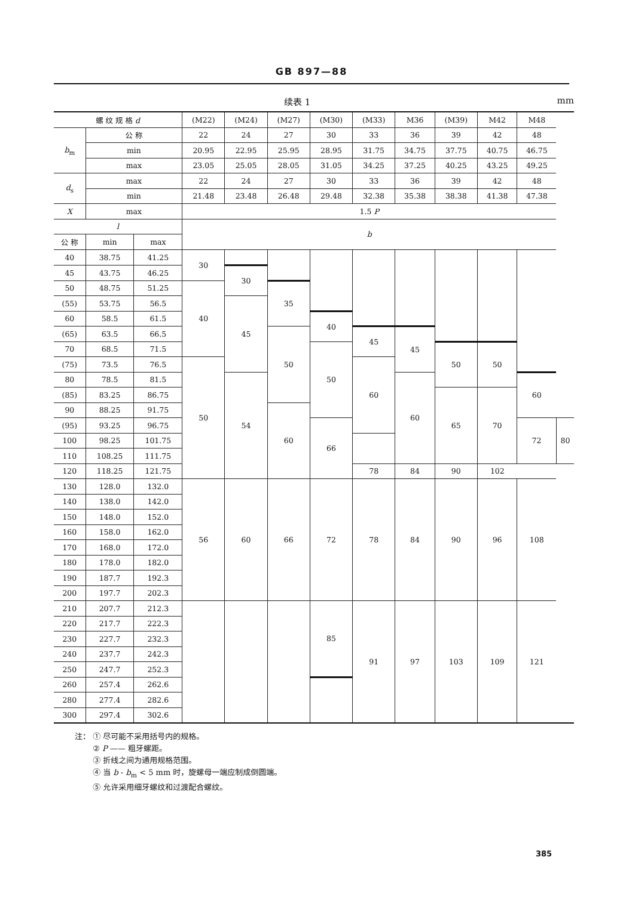GB 897—88
续表 1 mm
| 螺 纹 规 格 d | | | (M22) | (M24) | (M27) | (M30) | (M33) | M36 | (M39) | M42 | M48 | |
| --- | --- | --- | --- | --- | --- | --- | --- | --- | --- | --- | --- | --- |
| b<sub>m</sub> | 公 称 | | 22 | 24 | 27 | 30 | 33 | 36 | 39 | 42 | 48 | |
| | min | | 20.95 | 22.95 | 25.95 | 28.95 | 31.75 | 34.75 | 37.75 | 40.75 | 46.75 | |
| | max | | 23.05 | 25.05 | 28.05 | 31.05 | 34.25 | 37.25 | 40.25 | 43.25 | 49.25 | |
| d<sub>s</sub> | max | | 22 | 24 | 27 | 30 | 33 | 36 | 39 | 42 | 48 | |
| | min | | 21.48 | 23.48 | 26.48 | 29.48 | 32.38 | 35.38 | 38.38 | 41.38 | 47.38 | |
| X | max | | 1.5 P | | | | | | | | | |
| l | | | b | | | | | | | | | |
| 公 称 | min | max | | | | | | | | | | |
| 40 | 38.75 | 41.25 | 30 | | | | | | | | | |
| 45 | 43.75 | 46.25 | | 30 | | | | | | | | |
| 50 | 48.75 | 51.25 | 40 | | 35 | | | | | | | |
| (55) | 53.75 | 56.5 | | 45 | | | | | | | | |
| 60 | 58.5 | 61.5 | | | | 40 | | | | | | |
| (65) | 63.5 | 66.5 | | | 50 | | 45 | 45 | | | | |
| 70 | 68.5 | 71.5 | | | | 50 | | | 50 | 50 | | |
| (75) | 73.5 | 76.5 | 50 | | | | 60 | | | | | |
| 80 | 78.5 | 81.5 | | 54 | | | | 60 | | | 60 | |
| (85) | 83.25 | 86.75 | | | | | | | 65 | 70 | | |
| 90 | 88.25 | 91.75 | | | 60 | | | | | | | |
| (95) | 93.25 | 96.75 | | | | 66 | | | | | 72 | 80 |
| 100 | 98.25 | 101.75 | | | | | | | | | | |
| 110 | 108.25 | 111.75 | | | | | | | | | | |
| 120 | 118.25 | 121.75 | | | | | 78 | 84 | 90 | 102 | | |
| 130 | 128.0 | 132.0 | 56 | 60 | 66 | 72 | 78 | 84 | 90 | 96 | 108 | |
| 140 | 138.0 | 142.0 | | | | | | | | | | |
| 150 | 148.0 | 152.0 | | | | | | | | | | |
| 160 | 158.0 | 162.0 | | | | | | | | | | |
| 170 | 168.0 | 172.0 | | | | | | | | | | |
| 180 | 178.0 | 182.0 | | | | | | | | | | |
| 190 | 187.7 | 192.3 | | | | | | | | | | |
| 200 | 197.7 | 202.3 | | | | | | | | | | |
| 210 | 207.7 | 212.3 | | | | 85 | 91 | 97 | 103 | 109 | 121 | |
| 220 | 217.7 | 222.3 | | | | | | | | | | |
| 230 | 227.7 | 232.3 | | | | | | | | | | |
| 240 | 237.7 | 242.3 | | | | | | | | | | |
| 250 | 247.7 | 252.3 | | | | | | | | | | |
| 260 | 257.4 | 262.6 | | | | | | | | | | |
| 280 | 277.4 | 282.6 | | | | | | | | | | |
| 300 | 297.4 | 302.6 | | | | | | | | | | |
注： ① 尽可能不采用括号内的规格。
   ② P —— 粗牙螺距。
   ③ 折线之间为通用规格范围。
   ④ 当 b - b<sub>m</sub> < 5 mm 时，旋螺母一端应制成倒圆端。
   ⑤ 允许采用细牙螺纹和过渡配合螺纹。
385